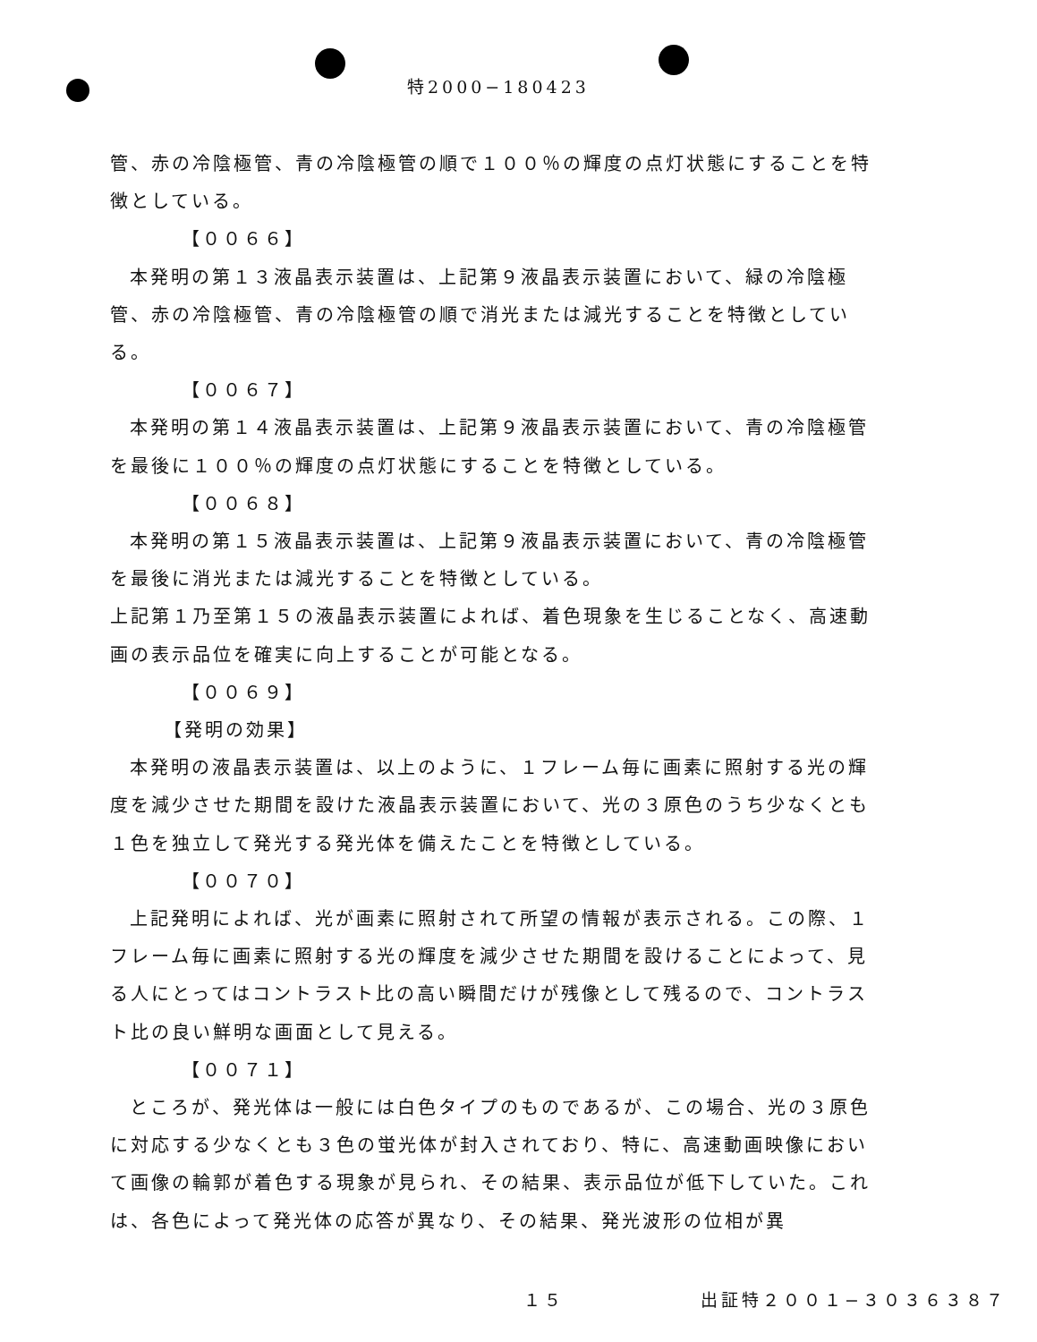特2000−180423
管、赤の冷陰極管、青の冷陰極管の順で１００％の輝度の点灯状態にすることを特徴としている。
【００６６】
本発明の第１３液晶表示装置は、上記第９液晶表示装置において、緑の冷陰極管、赤の冷陰極管、青の冷陰極管の順で消光または減光することを特徴としている。
【００６７】
本発明の第１４液晶表示装置は、上記第９液晶表示装置において、青の冷陰極管を最後に１００％の輝度の点灯状態にすることを特徴としている。
【００６８】
本発明の第１５液晶表示装置は、上記第９液晶表示装置において、青の冷陰極管を最後に消光または減光することを特徴としている。
上記第１乃至第１５の液晶表示装置によれば、着色現象を生じることなく、高速動画の表示品位を確実に向上することが可能となる。
【００６９】
【発明の効果】
本発明の液晶表示装置は、以上のように、１フレーム毎に画素に照射する光の輝度を減少させた期間を設けた液晶表示装置において、光の３原色のうち少なくとも１色を独立して発光する発光体を備えたことを特徴としている。
【００７０】
上記発明によれば、光が画素に照射されて所望の情報が表示される。この際、１フレーム毎に画素に照射する光の輝度を減少させた期間を設けることによって、見る人にとってはコントラスト比の高い瞬間だけが残像として残るので、コントラスト比の良い鮮明な画面として見える。
【００７１】
ところが、発光体は一般には白色タイプのものであるが、この場合、光の３原色に対応する少なくとも３色の蛍光体が封入されており、特に、高速動画映像において画像の輪郭が着色する現象が見られ、その結果、表示品位が低下していた。これは、各色によって発光体の応答が異なり、その結果、発光波形の位相が異
１５ 出証特２００１−３０３６３８７